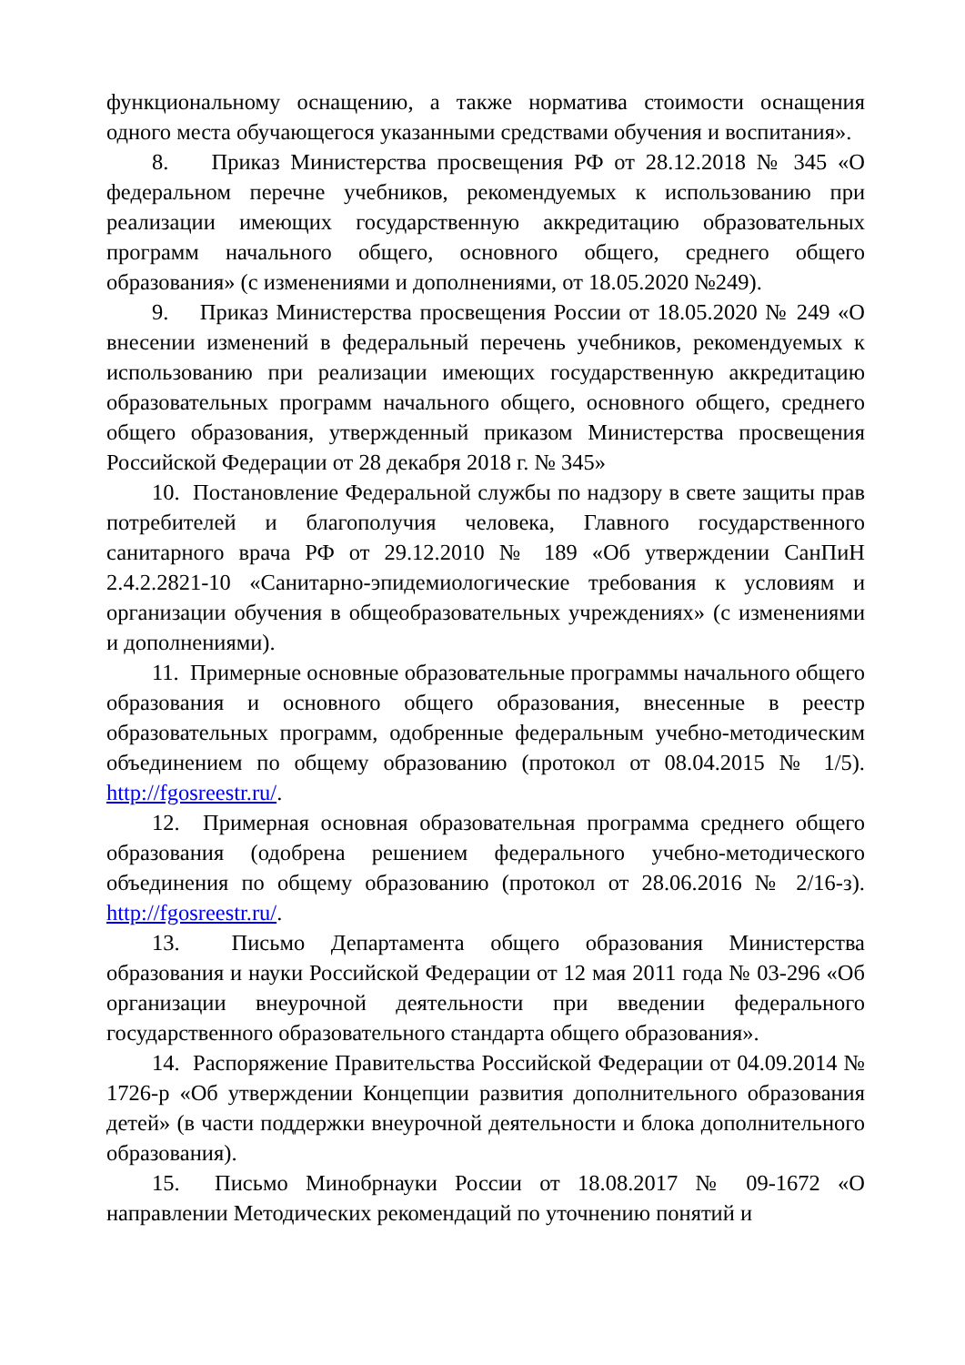функциональному оснащению, а также норматива стоимости оснащения одного места обучающегося указанными средствами обучения и воспитания».
8. Приказ Министерства просвещения РФ от 28.12.2018 № 345 «О федеральном перечне учебников, рекомендуемых к использованию при реализации имеющих государственную аккредитацию образовательных программ начального общего, основного общего, среднего общего образования» (с изменениями и дополнениями, от 18.05.2020 №249).
9. Приказ Министерства просвещения России от 18.05.2020 № 249 «О внесении изменений в федеральный перечень учебников, рекомендуемых к использованию при реализации имеющих государственную аккредитацию образовательных программ начального общего, основного общего, среднего общего образования, утвержденный приказом Министерства просвещения Российской Федерации от 28 декабря 2018 г. № 345»
10. Постановление Федеральной службы по надзору в свете защиты прав потребителей и благополучия человека, Главного государственного санитарного врача РФ от 29.12.2010 № 189 «Об утверждении СанПиН 2.4.2.2821-10 «Санитарно-эпидемиологические требования к условиям и организации обучения в общеобразовательных учреждениях» (с изменениями и дополнениями).
11. Примерные основные образовательные программы начального общего образования и основного общего образования, внесенные в реестр образовательных программ, одобренные федеральным учебно-методическим объединением по общему образованию (протокол от 08.04.2015 № 1/5). http://fgosreestr.ru/.
12. Примерная основная образовательная программа среднего общего образования (одобрена решением федерального учебно-методического объединения по общему образованию (протокол от 28.06.2016 № 2/16-з). http://fgosreestr.ru/.
13. Письмо Департамента общего образования Министерства образования и науки Российской Федерации от 12 мая 2011 года № 03-296 «Об организации внеурочной деятельности при введении федерального государственного образовательного стандарта общего образования».
14. Распоряжение Правительства Российской Федерации от 04.09.2014 № 1726-р «Об утверждении Концепции развития дополнительного образования детей» (в части поддержки внеурочной деятельности и блока дополнительного образования).
15. Письмо Минобрнауки России от 18.08.2017 № 09-1672 «О направлении Методических рекомендаций по уточнению понятий и